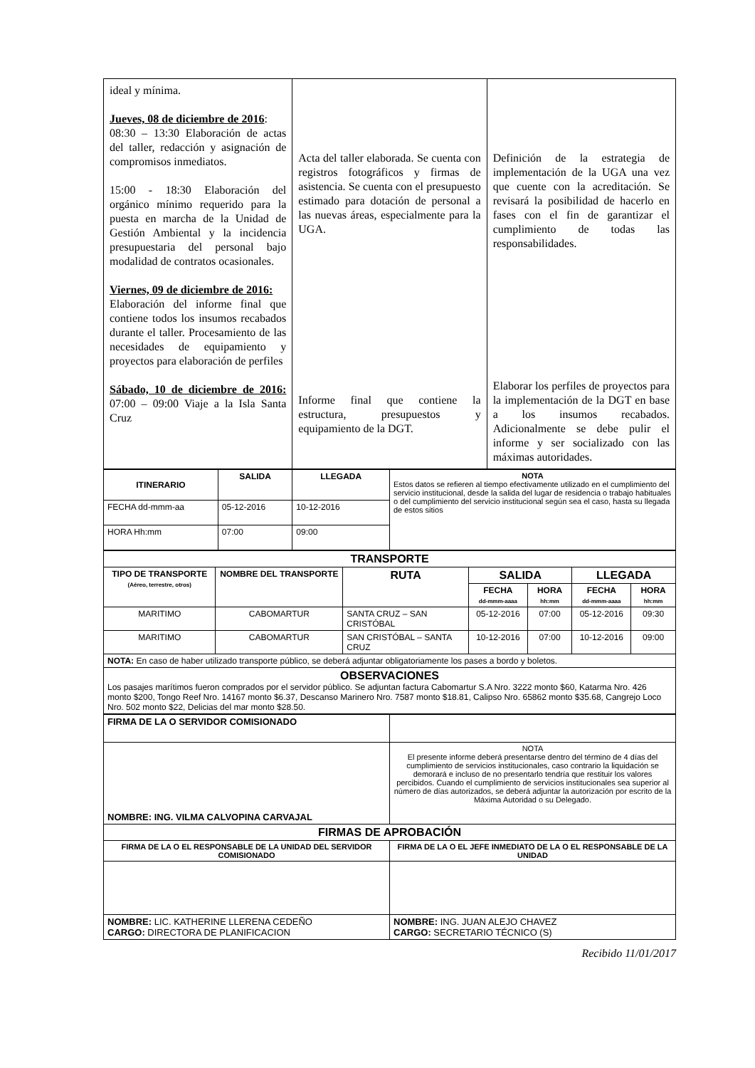| ideal y mínima. Jueves, 08 de diciembre de 2016 : 08:30 – 13:30 Elaboración de actas del taller, redacción y asignación de compromisos inmediatos. 15:00 - 18:30 Elaboración del orgánico mínimo requerido para la puesta en marcha de la Unidad de Gestión Ambiental y la incidencia presupuestaria del personal bajo modalidad de contratos ocasionales. Viernes, 09 de diciembre de 2016: Elaboración del informe final que contiene todos los insumos recabados durante el taller. Procesamiento de las necesidades de equipamiento y proyectos para elaboración de perfiles Sábado, 10 de diciembre de 2016: 07:00 – 09:00 Viaje a la Isla Santa Cruz | Acta del taller elaborada. Se cuenta con registros fotográficos y firmas de asistencia. Se cuenta con el presupuesto estimado para dotación de personal a las nuevas áreas, especialmente para la UGA. Informe final que contiene la estructura, presupuestos y equipamiento de la DGT. | Definición de la estrategia de implementación de la UGA una vez que cuente con la acreditación. Se revisará la posibilidad de hacerlo en fases con el fin de garantizar el cumplimiento de todas las responsabilidades. Elaborar los perfiles de proyectos para la implementación de la DGT en base a los insumos recabados. Adicionalmente se debe pulir el informe y ser socializado con las máximas autoridades. |
| ITINERARIO | SALIDA | LLEGADA | NOTA Estos datos se refieren al tiempo efectivamente utilizado en el cumplimiento del servicio institucional, desde la salida del lugar de residencia o trabajo habituales o del cumplimiento del servicio institucional según sea el caso, hasta su llegada de estos sitios |
| FECHA dd-mmm-aa | 05-12-2016 | 10-12-2016 | |
| HORA Hh:mm | 07:00 | 09:00 | |
| TRANSPORTE | | | | | | |
| --- | --- | --- | --- | --- | --- | --- |
| TIPO DE TRANSPORTE (Aéreo, terrestre, otros) | NOMBRE DEL TRANSPORTE | RUTA | SALIDA | | LLEGADA | |
| | | | FECHA dd-mmm-aaaa | HORA hh:mm | FECHA dd-mmm-aaaa | HORA hh:mm |
| MARITIMO | CABOMARTUR | SANTA CRUZ – SAN CRISTÓBAL | 05-12-2016 | 07:00 | 05-12-2016 | 09:30 |
| MARITIMO | CABOMARTUR | SAN CRISTÓBAL – SANTA CRUZ | 10-12-2016 | 07:00 | 10-12-2016 | 09:00 |
| NOTA: En caso de haber utilizado transporte público, se deberá adjuntar obligatoriamente los pases a bordo y boletos. | | | | | | |
| OBSERVACIONES Los pasajes marítimos fueron comprados por el servidor público. Se adjuntan factura Cabomartur S.A Nro. 3222 monto $60, Katarma Nro. 426 monto $200, Tongo Reef Nro. 14167 monto $6.37, Descanso Marinero Nro. 7587 monto $18.81, Calipso Nro. 65862 monto $35.68, Cangrejo Loco Nro. 502 monto $22, Delicias del mar monto $28.50. | | | | | | |
| FIRMA DE LA O SERVIDOR COMISIONADO | |
| NOMBRE: ING. VILMA CALVOPINA CARVAJAL | NOTA El presente informe deberá presentarse dentro del término de 4 días del cumplimiento de servicios institucionales, caso contrario la liquidación se demorará e incluso de no presentarlo tendría que restituir los valores percibidos. Cuando el cumplimiento de servicios institucionales sea superior al número de días autorizados, se deberá adjuntar la autorización por escrito de la Máxima Autoridad o su Delegado. |
| FIRMAS DE APROBACIÓN | |
| FIRMA DE LA O EL RESPONSABLE DE LA UNIDAD DEL SERVIDOR COMISIONADO | FIRMA DE LA O EL JEFE INMEDIATO DE LA O EL RESPONSABLE DE LA UNIDAD |
| NOMBRE: LIC. KATHERINE LLERENA CEDEÑO CARGO: DIRECTORA DE PLANIFICACION | NOMBRE: ING. JUAN ALEJO CHAVEZ CARGO: SECRETARIO TÉCNICO (S) |
Recibido 11/01/2017